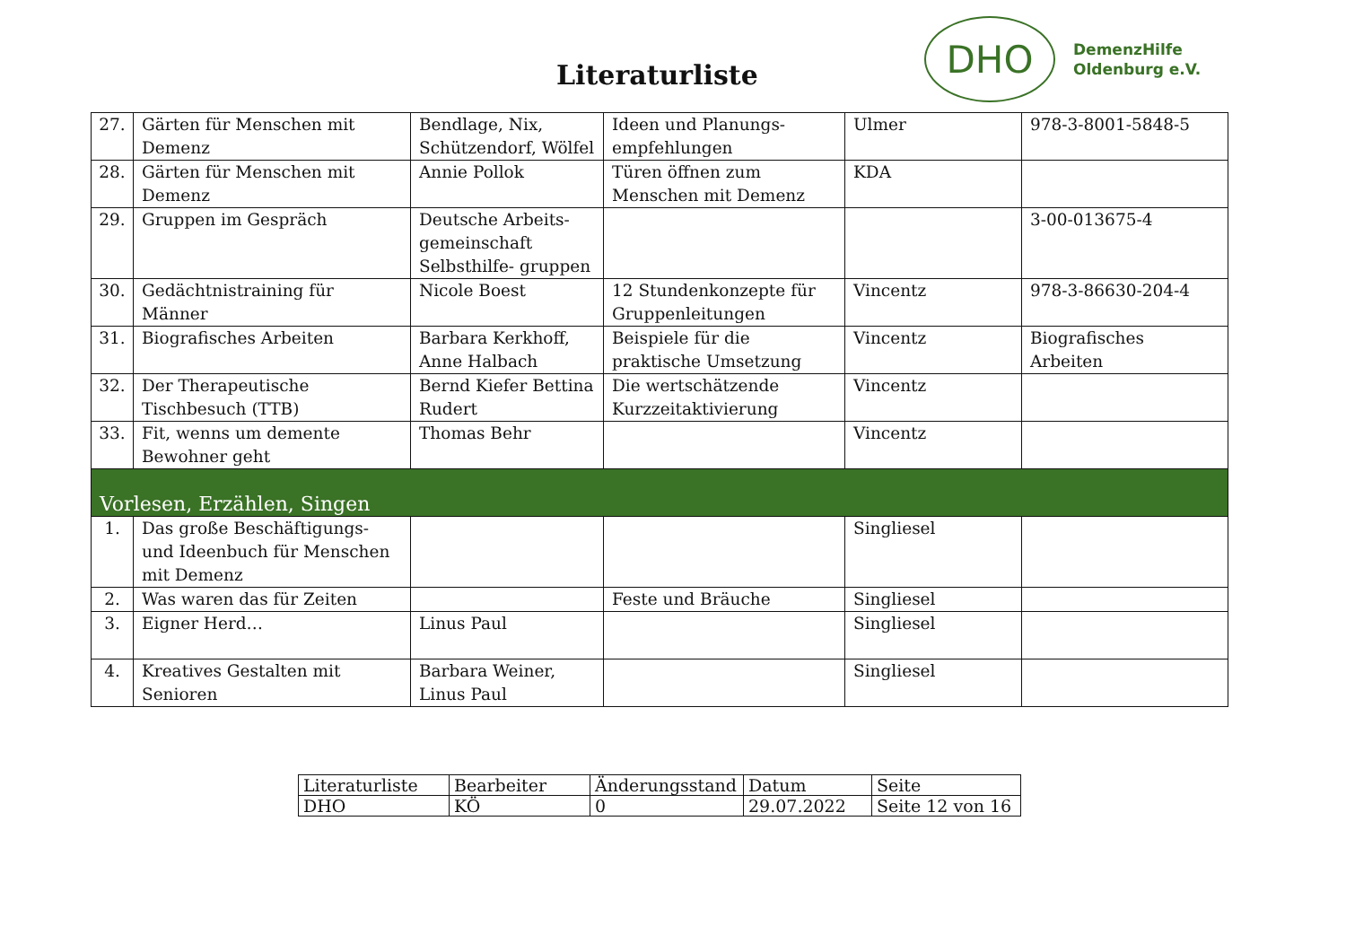Literaturliste
DHO
DemenzHilfe
Oldenburg e.V.
| 27. | Gärten für Menschen mit Demenz | Bendlage, Nix, Schützendorf, Wölfel | Ideen und Planungs-empfehlungen | Ulmer | 978-3-8001-5848-5 |
| 28. | Gärten für Menschen mit Demenz | Annie Pollok | Türen öffnen zum Menschen mit Demenz | KDA | |
| 29. | Gruppen im Gespräch | Deutsche Arbeits-gemeinschaft Selbsthilfe- gruppen | | | 3-00-013675-4 |
| 30. | Gedächtnistraining für Männer | Nicole Boest | 12 Stundenkonzepte für Gruppenleitungen | Vincentz | 978-3-86630-204-4 |
| 31. | Biografisches Arbeiten | Barbara Kerkhoff, Anne Halbach | Beispiele für die praktische Umsetzung | Vincentz | Biografisches Arbeiten |
| 32. | Der Therapeutische Tischbesuch (TTB) | Bernd Kiefer Bettina Rudert | Die wertschätzende Kurzzeitaktivierung | Vincentz | |
| 33. | Fit, wenns um demente Bewohner geht | Thomas Behr | | Vincentz | |
| Vorlesen, Erzählen, Singen | | | | | |
| 1. | Das große Beschäftigungs- und Ideenbuch für Menschen mit Demenz | | | Singliesel | |
| 2. | Was waren das für Zeiten | | Feste und Bräuche | Singliesel | |
| 3. | Eigner Herd… | Linus Paul | | Singliesel | |
| 4. | Kreatives Gestalten mit Senioren | Barbara Weiner, Linus Paul | | Singliesel | |
| Literaturliste | Bearbeiter | Änderungsstand | Datum | Seite |
| DHO | KÖ | 0 | 29.07.2022 | Seite 12 von 16 |